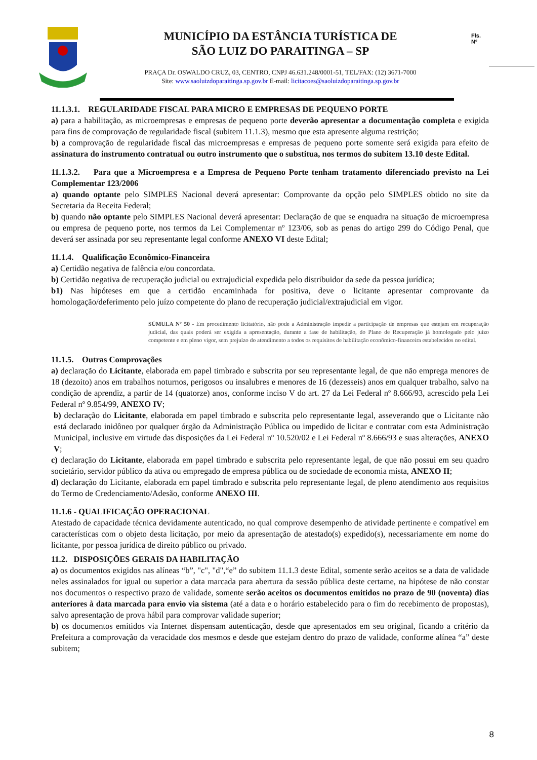MUNICÍPIO DA ESTÂNCIA TURÍSTICA DE
SÃO LUIZ DO PARAITINGA – SP
PRAÇA Dr. OSWALDO CRUZ, 03, CENTRO, CNPJ 46.631.248/0001-51, TEL/FAX: (12) 3671-7000
Site: www.saoluizdoparaitinga.sp.gov.br E-mail: licitacoes@saoluizdoparaitinga.sp.gov.br
Fls.
Nº
11.1.3.1. REGULARIDADE FISCAL PARA MICRO E EMPRESAS DE PEQUENO PORTE
a) para a habilitação, as microempresas e empresas de pequeno porte deverão apresentar a documentação completa e exigida para fins de comprovação de regularidade fiscal (subitem 11.1.3), mesmo que esta apresente alguma restrição;
b) a comprovação de regularidade fiscal das microempresas e empresas de pequeno porte somente será exigida para efeito de assinatura do instrumento contratual ou outro instrumento que o substitua, nos termos do subitem 13.10 deste Edital.
11.1.3.2. Para que a Microempresa e a Empresa de Pequeno Porte tenham tratamento diferenciado previsto na Lei Complementar 123/2006
a) quando optante pelo SIMPLES Nacional deverá apresentar: Comprovante da opção pelo SIMPLES obtido no site da Secretaria da Receita Federal;
b) quando não optante pelo SIMPLES Nacional deverá apresentar: Declaração de que se enquadra na situação de microempresa ou empresa de pequeno porte, nos termos da Lei Complementar nº 123/06, sob as penas do artigo 299 do Código Penal, que deverá ser assinada por seu representante legal conforme ANEXO VI deste Edital;
11.1.4. Qualificação Econômico-Financeira
a) Certidão negativa de falência e/ou concordata.
b) Certidão negativa de recuperação judicial ou extrajudicial expedida pelo distribuidor da sede da pessoa jurídica;
b1) Nas hipóteses em que a certidão encaminhada for positiva, deve o licitante apresentar comprovante da homologação/deferimento pelo juízo competente do plano de recuperação judicial/extrajudicial em vigor.
SÚMULA Nº 50 - Em procedimento licitatório, não pode a Administração impedir a participação de empresas que estejam em recuperação judicial, das quais poderá ser exigida a apresentação, durante a fase de habilitação, do Plano de Recuperação já homologado pelo juízo competente e em pleno vigor, sem prejuízo do atendimento a todos os requisitos de habilitação econômico-financeira estabelecidos no edital.
11.1.5. Outras Comprovações
a) declaração do Licitante, elaborada em papel timbrado e subscrita por seu representante legal, de que não emprega menores de 18 (dezoito) anos em trabalhos noturnos, perigosos ou insalubres e menores de 16 (dezesseis) anos em qualquer trabalho, salvo na condição de aprendiz, a partir de 14 (quatorze) anos, conforme inciso V do art. 27 da Lei Federal nº 8.666/93, acrescido pela Lei Federal nº 9.854/99, ANEXO IV;
b) declaração do Licitante, elaborada em papel timbrado e subscrita pelo representante legal, asseverando que o Licitante não está declarado inidôneo por qualquer órgão da Administração Pública ou impedido de licitar e contratar com esta Administração Municipal, inclusive em virtude das disposições da Lei Federal nº 10.520/02 e Lei Federal nº 8.666/93 e suas alterações, ANEXO V;
c) declaração do Licitante, elaborada em papel timbrado e subscrita pelo representante legal, de que não possui em seu quadro societário, servidor público da ativa ou empregado de empresa pública ou de sociedade de economia mista, ANEXO II;
d) declaração do Licitante, elaborada em papel timbrado e subscrita pelo representante legal, de pleno atendimento aos requisitos do Termo de Credenciamento/Adesão, conforme ANEXO III.
11.1.6 - QUALIFICAÇÃO OPERACIONAL
Atestado de capacidade técnica devidamente autenticado, no qual comprove desempenho de atividade pertinente e compatível em características com o objeto desta licitação, por meio da apresentação de atestado(s) expedido(s), necessariamente em nome do licitante, por pessoa jurídica de direito público ou privado.
11.2. DISPOSIÇÕES GERAIS DA HABILITAÇÃO
a) os documentos exigidos nas alíneas “b”, "c", "d",“e” do subitem 11.1.3 deste Edital, somente serão aceitos se a data de validade neles assinalados for igual ou superior a data marcada para abertura da sessão pública deste certame, na hipótese de não constar nos documentos o respectivo prazo de validade, somente serão aceitos os documentos emitidos no prazo de 90 (noventa) dias anteriores à data marcada para envio via sistema (até a data e o horário estabelecido para o fim do recebimento de propostas), salvo apresentação de prova hábil para comprovar validade superior;
b) os documentos emitidos via Internet dispensam autenticação, desde que apresentados em seu original, ficando a critério da Prefeitura a comprovação da veracidade dos mesmos e desde que estejam dentro do prazo de validade, conforme alínea “a” deste subitem;
8